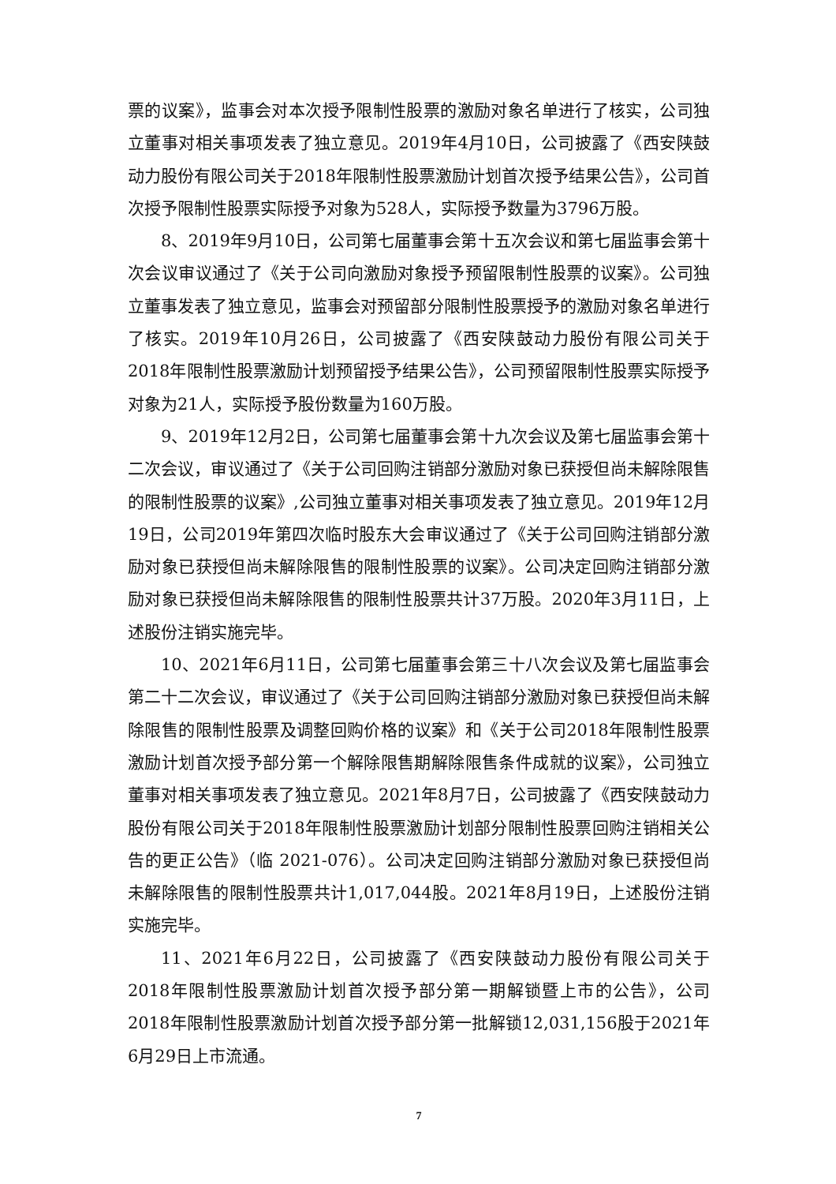票的议案》，监事会对本次授予限制性股票的激励对象名单进行了核实，公司独立董事对相关事项发表了独立意见。2019年4月10日，公司披露了《西安陕鼓动力股份有限公司关于2018年限制性股票激励计划首次授予结果公告》，公司首次授予限制性股票实际授予对象为528人，实际授予数量为3796万股。
8、2019年9月10日，公司第七届董事会第十五次会议和第七届监事会第十次会议审议通过了《关于公司向激励对象授予预留限制性股票的议案》。公司独立董事发表了独立意见，监事会对预留部分限制性股票授予的激励对象名单进行了核实。2019年10月26日，公司披露了《西安陕鼓动力股份有限公司关于2018年限制性股票激励计划预留授予结果公告》，公司预留限制性股票实际授予对象为21人，实际授予股份数量为160万股。
9、2019年12月2日，公司第七届董事会第十九次会议及第七届监事会第十二次会议，审议通过了《关于公司回购注销部分激励对象已获授但尚未解除限售的限制性股票的议案》,公司独立董事对相关事项发表了独立意见。2019年12月19日，公司2019年第四次临时股东大会审议通过了《关于公司回购注销部分激励对象已获授但尚未解除限售的限制性股票的议案》。公司决定回购注销部分激励对象已获授但尚未解除限售的限制性股票共计37万股。2020年3月11日，上述股份注销实施完毕。
10、2021年6月11日，公司第七届董事会第三十八次会议及第七届监事会第二十二次会议，审议通过了《关于公司回购注销部分激励对象已获授但尚未解除限售的限制性股票及调整回购价格的议案》和《关于公司2018年限制性股票激励计划首次授予部分第一个解除限售期解除限售条件成就的议案》，公司独立董事对相关事项发表了独立意见。2021年8月7日，公司披露了《西安陕鼓动力股份有限公司关于2018年限制性股票激励计划部分限制性股票回购注销相关公告的更正公告》（临 2021-076）。公司决定回购注销部分激励对象已获授但尚未解除限售的限制性股票共计1,017,044股。2021年8月19日，上述股份注销实施完毕。
11、2021年6月22日，公司披露了《西安陕鼓动力股份有限公司关于2018年限制性股票激励计划首次授予部分第一期解锁暨上市的公告》，公司2018年限制性股票激励计划首次授予部分第一批解锁12,031,156股于2021年6月29日上市流通。
7